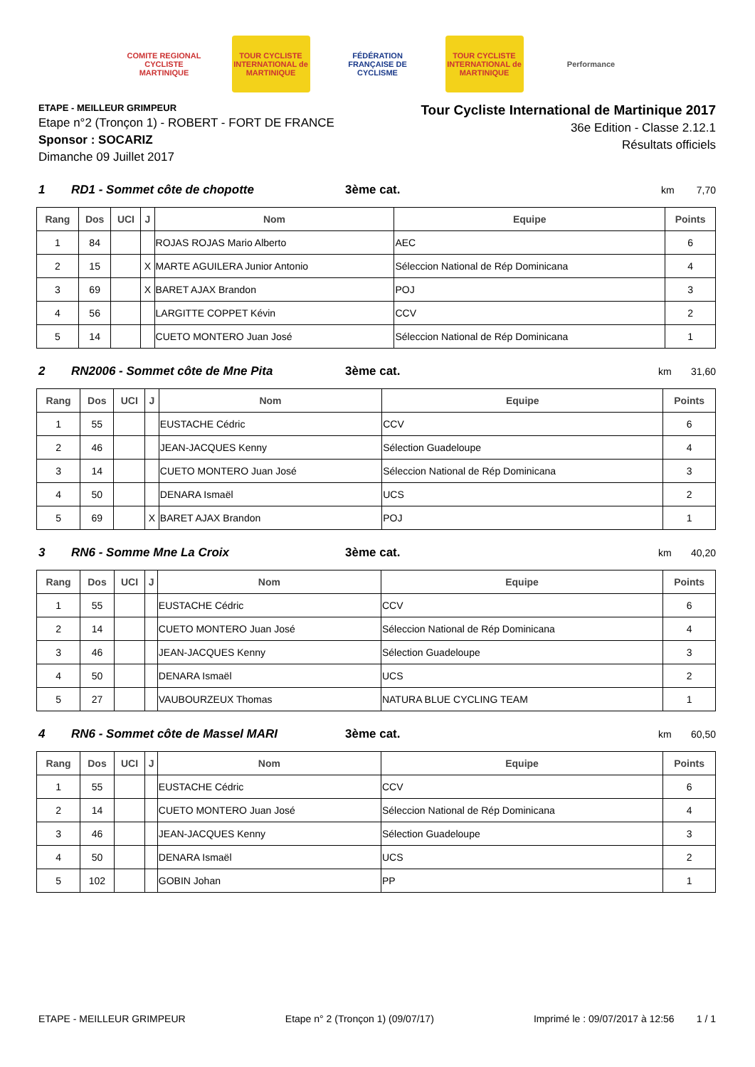COMITE REGIONAL CYCLISTE MARTINIQUE
TOUR CYCLISTE INTERNATIONAL de MARTINIQUE
FÉDÉRATION FRANÇAISE DE CYCLISME
TOUR CYCLISTE INTERNATIONAL de MARTINIQUE
Performance
ETAPE - MEILLEUR GRIMPEUR
Etape n°2 (Tronçon 1) - ROBERT - FORT DE FRANCE
Sponsor : SOCARIZ
Dimanche 09 Juillet 2017
Tour Cycliste International de Martinique 2017
36e Edition - Classe 2.12.1
Résultats officiels
1 RD1 - Sommet côte de chopotte 3ème cat. km 7,70
| Rang | Dos | UCI | J | Nom | Equipe | Points |
| --- | --- | --- | --- | --- | --- | --- |
| 1 | 84 | | | ROJAS ROJAS Mario Alberto | AEC | 6 |
| 2 | 15 | | X | MARTE AGUILERA Junior Antonio | Séleccion National de Rép Dominicana | 4 |
| 3 | 69 | | X | BARET AJAX Brandon | POJ | 3 |
| 4 | 56 | | | LARGITTE COPPET Kévin | CCV | 2 |
| 5 | 14 | | | CUETO MONTERO Juan José | Séleccion National de Rép Dominicana | 1 |
2 RN2006 - Sommet côte de Mne Pita 3ème cat. km 31,60
| Rang | Dos | UCI | J | Nom | Equipe | Points |
| --- | --- | --- | --- | --- | --- | --- |
| 1 | 55 | | | EUSTACHE Cédric | CCV | 6 |
| 2 | 46 | | | JEAN-JACQUES Kenny | Sélection Guadeloupe | 4 |
| 3 | 14 | | | CUETO MONTERO Juan José | Séleccion National de Rép Dominicana | 3 |
| 4 | 50 | | | DENARA Ismaël | UCS | 2 |
| 5 | 69 | | X | BARET AJAX Brandon | POJ | 1 |
3 RN6 - Somme Mne La Croix 3ème cat. km 40,20
| Rang | Dos | UCI | J | Nom | Equipe | Points |
| --- | --- | --- | --- | --- | --- | --- |
| 1 | 55 | | | EUSTACHE Cédric | CCV | 6 |
| 2 | 14 | | | CUETO MONTERO Juan José | Séleccion National de Rép Dominicana | 4 |
| 3 | 46 | | | JEAN-JACQUES Kenny | Sélection Guadeloupe | 3 |
| 4 | 50 | | | DENARA Ismaël | UCS | 2 |
| 5 | 27 | | | VAUBOURZEUX Thomas | NATURA BLUE CYCLING TEAM | 1 |
4 RN6 - Sommet côte de Massel MARI 3ème cat. km 60,50
| Rang | Dos | UCI | J | Nom | Equipe | Points |
| --- | --- | --- | --- | --- | --- | --- |
| 1 | 55 | | | EUSTACHE Cédric | CCV | 6 |
| 2 | 14 | | | CUETO MONTERO Juan José | Séleccion National de Rép Dominicana | 4 |
| 3 | 46 | | | JEAN-JACQUES Kenny | Sélection Guadeloupe | 3 |
| 4 | 50 | | | DENARA Ismaël | UCS | 2 |
| 5 | 102 | | | GOBIN Johan | PP | 1 |
ETAPE - MEILLEUR GRIMPEUR Etape n° 2 (Tronçon 1) (09/07/17) Imprimé le : 09/07/2017 à 12:56 1 / 1